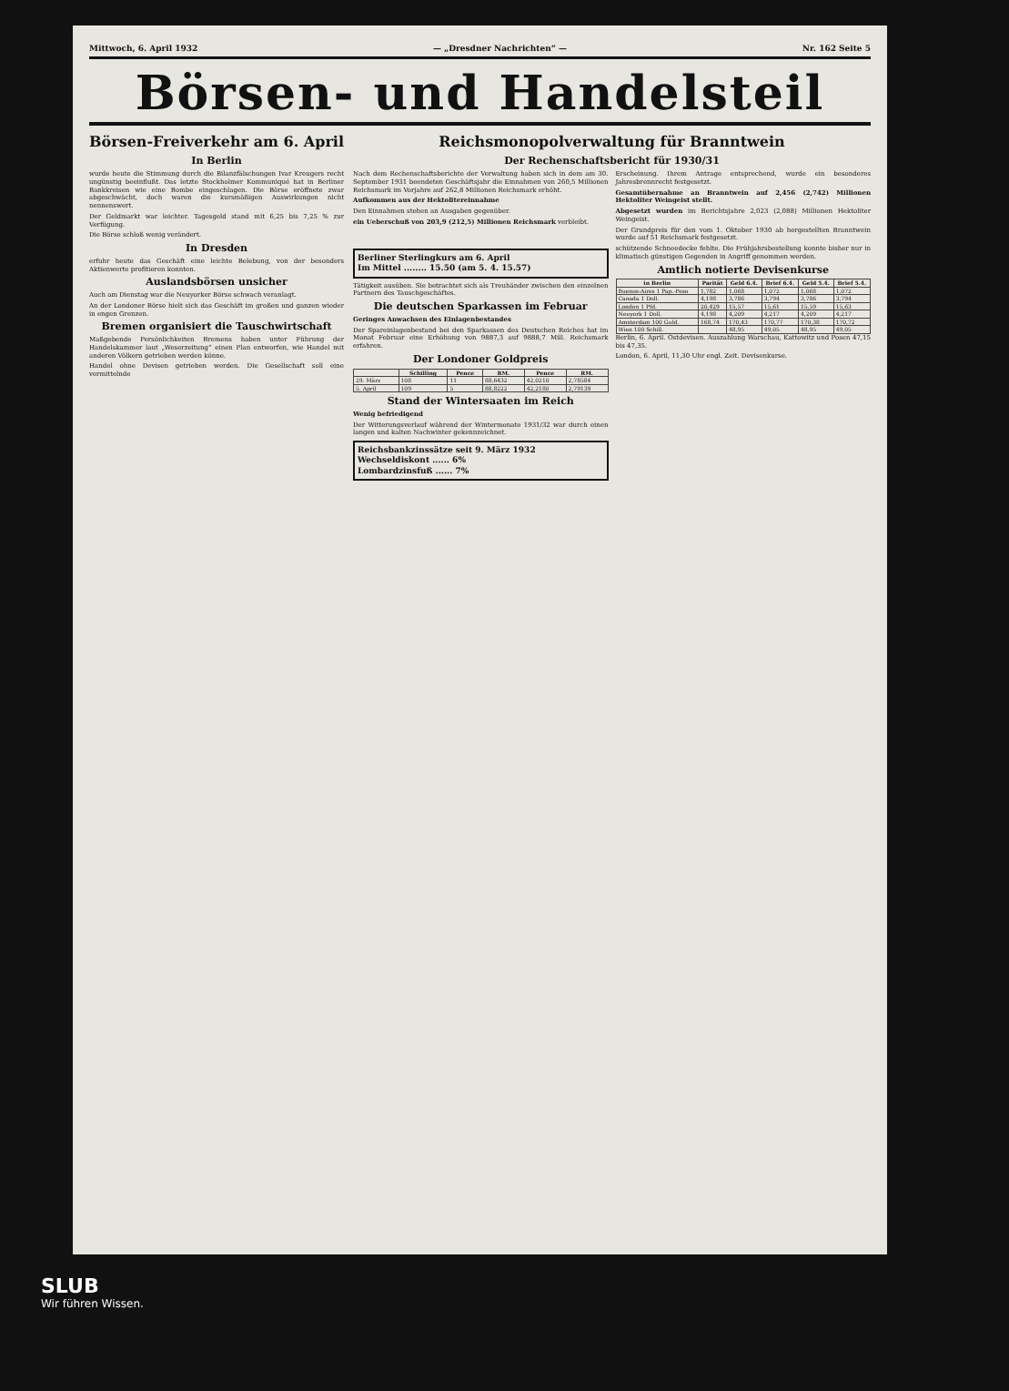Mittwoch, 6. April 1932 — „Dresdner Nachrichten“ — Nr. 162 Seite 5
Börsen- und Handelsteil
Börsen-Freiverkehr am 6. April
In Berlin
wurde heute die Stimmung durch die Bilanzfälschungen Ivar Kreugers recht ungünstig beeinflußt. Das letzte Stockholmer Kommuniqué hat in Berliner Bankkreisen wie eine Bombe eingeschlagen. Die Börse eröffnete zwar abgeschwächt, doch waren die kursmäßigen Auswirkungen nicht nennenswert.
Der Geldmarkt war leichter. Tagesgeld stand mit 6,25 bis 7,25 % zur Verfügung.
Die Börse schloß wenig verändert.
In Dresden
erfuhr heute das Geschäft eine leichte Belebung, von der besonders Aktienwerte profitieren konnten.
Auslandsbörsen unsicher
Auch am Dienstag war die Neuyorker Börse schwach veranlagt.
An der Londoner Börse hielt sich das Geschäft im großen und ganzen wieder in engen Grenzen.
Bremen organisiert die Tauschwirtschaft
Maßgebende Persönlichkeiten Bremens haben unter Führung der Handelskammer laut „Weserzeitung“ einen Plan entworfen, wie Handel mit anderen Völkern getrieben werden könne.
Handel ohne Devisen getrieben werden. Die Gesellschaft soll eine vermittelnde
Reichsmonopolverwaltung für Branntwein
Der Rechenschaftsbericht für 1930/31
Nach dem Rechenschaftsberichte der Verwaltung haben sich in dem am 30. September 1931 beendeten Geschäftsjahr die Einnahmen von 260,5 Millionen Reichsmark im Vorjahre auf 262,8 Millionen Reichsmark erhöht.
Aufkommen aus der Hektolitereinnahme
Den Einnahmen stehen an Ausgaben gegenüber.
ein Ueberschuß von 203,9 (212,5) Millionen Reichsmark verbleibt.
Erscheinung. Ihrem Antrage entsprechend, wurde ein besonderes Jahresbrennrecht festgesetzt.
Gesamtübernahme an Branntwein auf 2,456 (2,742) Millionen Hektoliter Weingeist stellt.
Abgesetzt wurden im Berichtsjahre 2,023 (2,088) Millionen Hektoliter Weingeist.
Der Grundpreis für den vom 1. Oktober 1930 ab hergestellten Branntwein wurde auf 51 Reichsmark festgesetzt.
Berliner Sterlingkurs am 6. April
Im Mittel ........ 15.50 (am 5. 4. 15.57)
Tätigkeit ausüben. Sie betrachtet sich als Treuhänder zwischen den einzelnen Partnern des Tauschgeschäftes.
Die deutschen Sparkassen im Februar
Geringes Anwachsen des Einlagenbestandes
Der Spareinlagenbestand bei den Sparkassen des Deutschen Reiches hat im Monat Februar eine Erhöhung von 9887,3 auf 9888,7 Mill. Reichsmark erfahren.
Der Londoner Goldpreis
| | Schilling | Pence | RM. | Pence | RM. |
| --- | --- | --- | --- | --- | --- |
| 29. März | 108 | 11 | 88,6432 | 42,0210 | 2,78584 |
| 5. April | 109 | 5 | 88,8222 | 42,2180 | 2,79139 |
Stand der Wintersaaten im Reich
Wenig befriedigend
Der Witterungsverlauf während der Wintermonate 1931/32 war durch einen langen und kalten Nachwinter gekennzeichnet.
Reichsbankzinssätze seit 9. März 1932
Wechseldiskont ...... 6%
Lombardzinsfuß ...... 7%
schützende Schneedecke fehlte. Die Frühjahrsbestellung konnte bisher nur in klimatisch günstigen Gegenden in Angriff genommen werden.
Amtlich notierte Devisenkurse
| in Berlin | Parität | Geld 6.4. | Brief 6.4. | Geld 5.4. | Brief 5.4. |
| --- | --- | --- | --- | --- | --- |
| Buenos-Aires 1 Pap.-Peso | 1,782 | 1,068 | 1,072 | 1,068 | 1,072 |
| Canada 1 Doll. | 4,198 | 3,786 | 3,794 | 3,786 | 3,794 |
| London 1 Pfd. | 20,429 | 15,57 | 15,61 | 15,59 | 15,63 |
| Neuyork 1 Doll. | 4,198 | 4,209 | 4,217 | 4,209 | 4,217 |
| Amsterdam 100 Guld. | 168,74 | 170,43 | 170,77 | 170,38 | 170,72 |
| Wien 100 Schill. | | 48,95 | 49,05 | 48,95 | 49,05 |
Berlin, 6. April. Ostdevisen. Auszahlung Warschau, Kattowitz und Posen 47,15 bis 47,35.
London, 6. April, 11,30 Uhr engl. Zeit. Devisenkurse.
SLUB
Wir führen Wissen.